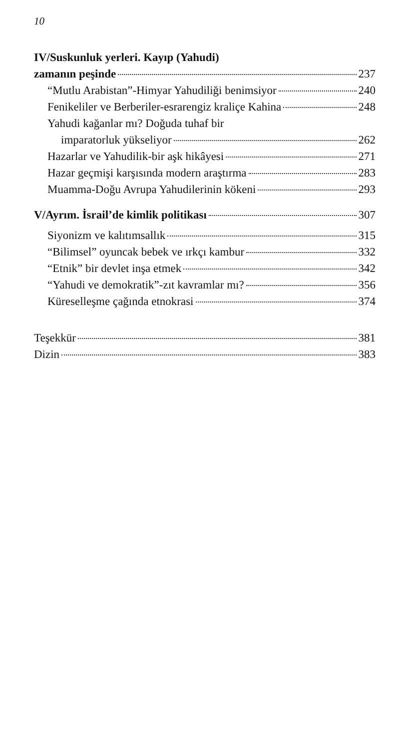10
IV/Suskunluk yerleri. Kayıp (Yahudi)
zamanın peşinde 237
“Mutlu Arabistan”-Himyar Yahudiliği benimsiyor 240
Fenikeliler ve Berberiler-esrarengiz kraliçe Kahina 248
Yahudi kağanlar mı? Doğuda tuhaf bir
imparatorluk yükseliyor 262
Hazarlar ve Yahudilik-bir aşk hikâyesi 271
Hazar geçmişi karşısında modern araştırma 283
Muamma-Doğu Avrupa Yahudilerinin kökeni 293
V/Ayrım. İsrail’de kimlik politikası 307
Siyonizm ve kalıtımsallık 315
“Bilimsel” oyuncak bebek ve ırkçı kambur 332
“Etnik” bir devlet inşa etmek 342
“Yahudi ve demokratik”-zıt kavramlar mı? 356
Küreselleşme çağında etnokrasi 374
Teşekkür 381
Dizin 383